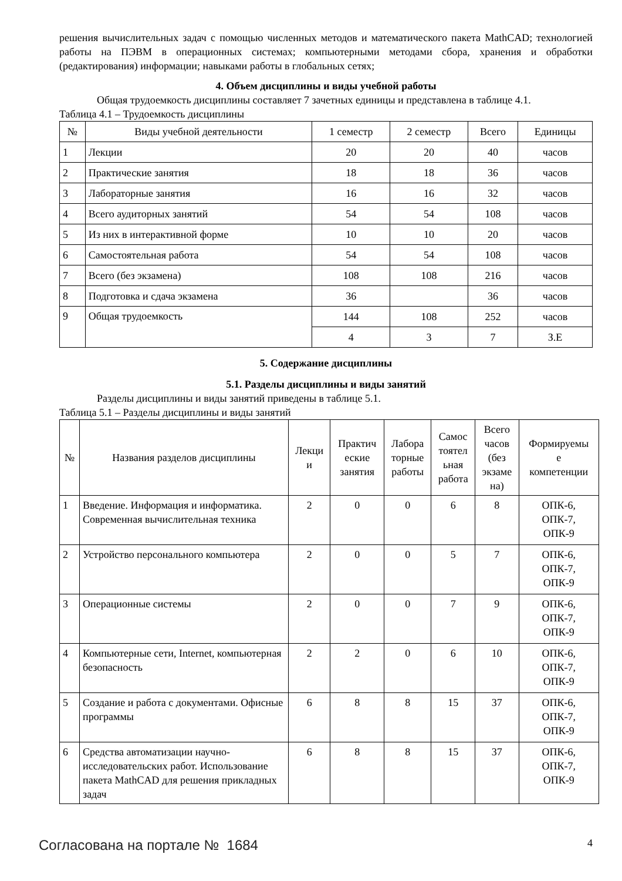решения вычислительных задач с помощью численных методов и математического пакета MathCAD; технологией работы на ПЭВМ в операционных системах; компьютерными методами сбора, хранения и обработки (редактирования) информации; навыками работы в глобальных сетях;
4. Объем дисциплины и виды учебной работы
Общая трудоемкость дисциплины составляет 7 зачетных единицы и представлена в таблице 4.1.
Таблица 4.1 – Трудоемкость дисциплины
| № | Виды учебной деятельности | 1 семестр | 2 семестр | Всего | Единицы |
| --- | --- | --- | --- | --- | --- |
| 1 | Лекции | 20 | 20 | 40 | часов |
| 2 | Практические занятия | 18 | 18 | 36 | часов |
| 3 | Лабораторные занятия | 16 | 16 | 32 | часов |
| 4 | Всего аудиторных занятий | 54 | 54 | 108 | часов |
| 5 | Из них в интерактивной форме | 10 | 10 | 20 | часов |
| 6 | Самостоятельная работа | 54 | 54 | 108 | часов |
| 7 | Всего (без экзамена) | 108 | 108 | 216 | часов |
| 8 | Подготовка и сдача экзамена | 36 | | 36 | часов |
| 9 | Общая трудоемкость | 144 | 108 | 252 | часов |
| | | 4 | 3 | 7 | З.Е |
5. Содержание дисциплины
5.1. Разделы дисциплины и виды занятий
Разделы дисциплины и виды занятий приведены в таблице 5.1.
Таблица 5.1 – Разделы дисциплины и виды занятий
| № | Названия разделов дисциплины | Лекци и | Практич еские занятия | Лабора торные работы | Самос тоятел ьная работа | Всего часов (без экзаме на) | Формируемы е компетенции |
| --- | --- | --- | --- | --- | --- | --- | --- |
| 1 | Введение. Информация и информатика. Современная вычислительная техника | 2 | 0 | 0 | 6 | 8 | ОПК-6, ОПК-7, ОПК-9 |
| 2 | Устройство персонального компьютера | 2 | 0 | 0 | 5 | 7 | ОПК-6, ОПК-7, ОПК-9 |
| 3 | Операционные системы | 2 | 0 | 0 | 7 | 9 | ОПК-6, ОПК-7, ОПК-9 |
| 4 | Компьютерные сети, Internet, компьютерная безопасность | 2 | 2 | 0 | 6 | 10 | ОПК-6, ОПК-7, ОПК-9 |
| 5 | Создание и работа с документами. Офисные программы | 6 | 8 | 8 | 15 | 37 | ОПК-6, ОПК-7, ОПК-9 |
| 6 | Средства автоматизации научно-исследовательских работ. Использование пакета MathCAD для решения прикладных задач | 6 | 8 | 8 | 15 | 37 | ОПК-6, ОПК-7, ОПК-9 |
Согласована на портале № 1684 4